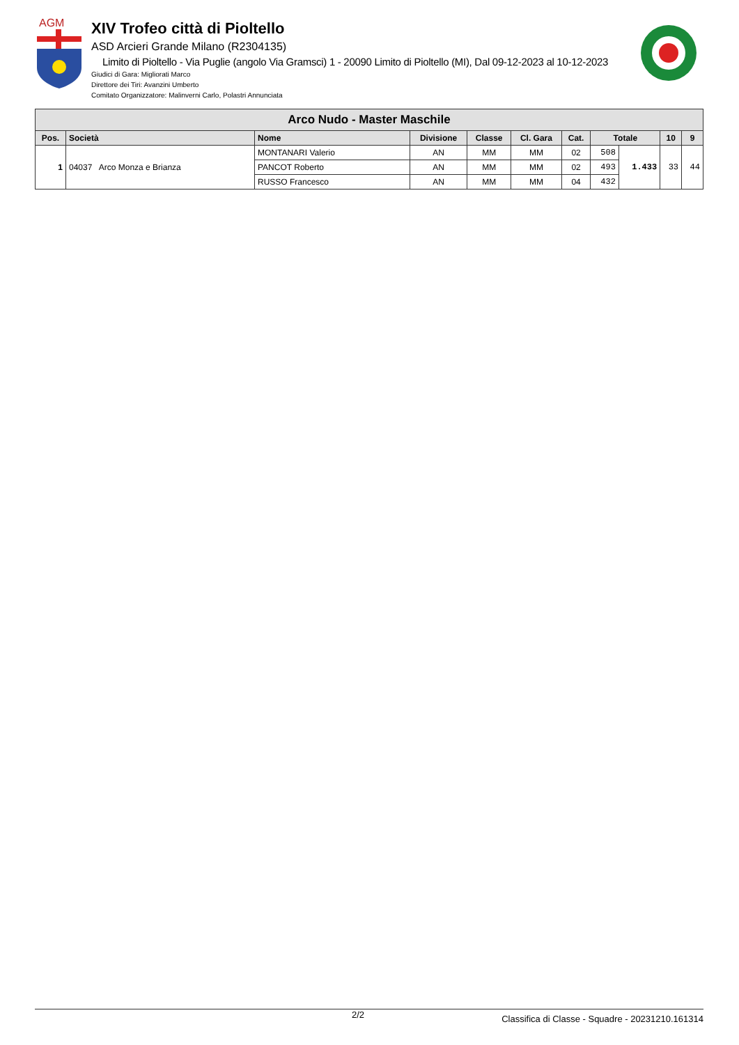AGM
XIV Trofeo città di Pioltello
ASD Arcieri Grande Milano (R2304135)
Limito di Pioltello - Via Puglie (angolo Via Gramsci) 1 - 20090 Limito di Pioltello (MI), Dal 09-12-2023 al 10-12-2023
Giudici di Gara: Migliorati Marco
Direttore dei Tiri: Avanzini Umberto
Comitato Organizzatore: Malinverni Carlo, Polastri Annunciata
| Arco Nudo - Master Maschile | | | | | | | | | | |
| --- | --- | --- | --- | --- | --- | --- | --- | --- | --- | --- |
| Pos. | Società | Nome | Divisione | Classe | Cl. Gara | Cat. | Totale | | 10 | 9 |
| 1 | 04037 Arco Monza e Brianza | MONTANARI Valerio | AN | MM | MM | 02 | 508 | 1.433 | 33 | 44 |
| | | PANCOT Roberto | AN | MM | MM | 02 | 493 | | | |
| | | RUSSO Francesco | AN | MM | MM | 04 | 432 | | | |
2/2 Classifica di Classe - Squadre - 20231210.161314